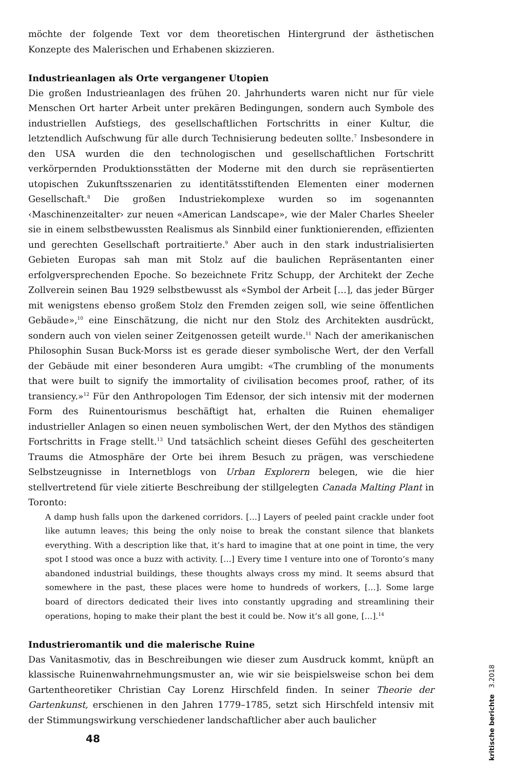möchte der folgende Text vor dem theoretischen Hintergrund der ästhetischen Konzepte des Malerischen und Erhabenen skizzieren.
Industrieanlagen als Orte vergangener Utopien
Die großen Industrieanlagen des frühen 20. Jahrhunderts waren nicht nur für viele Menschen Ort harter Arbeit unter prekären Bedingungen, sondern auch Symbole des industriellen Aufstiegs, des gesellschaftlichen Fortschritts in einer Kultur, die letztendlich Aufschwung für alle durch Technisierung bedeuten sollte.<sup>7</sup> Insbesondere in den USA wurden die den technologischen und gesellschaftlichen Fortschritt verkörpernden Produktionsstätten der Moderne mit den durch sie repräsentierten utopischen Zukunftsszenarien zu identitätsstiftenden Elementen einer modernen Gesellschaft.<sup>8</sup> Die großen Industriekomplexe wurden so im sogenannten ‹Maschinenzeitalter› zur neuen «American Landscape», wie der Maler Charles Sheeler sie in einem selbstbewussten Realismus als Sinnbild einer funktionierenden, effizienten und gerechten Gesellschaft portraitierte.<sup>9</sup> Aber auch in den stark industrialisierten Gebieten Europas sah man mit Stolz auf die baulichen Repräsentanten einer erfolgversprechenden Epoche. So bezeichnete Fritz Schupp, der Architekt der Zeche Zollverein seinen Bau 1929 selbstbewusst als «Symbol der Arbeit […], das jeder Bürger mit wenigstens ebenso großem Stolz den Fremden zeigen soll, wie seine öffentlichen Gebäude»,<sup>10</sup> eine Einschätzung, die nicht nur den Stolz des Architekten ausdrückt, sondern auch von vielen seiner Zeitgenossen geteilt wurde.<sup>11</sup> Nach der amerikanischen Philosophin Susan Buck-Morss ist es gerade dieser symbolische Wert, der den Verfall der Gebäude mit einer besonderen Aura umgibt: «The crumbling of the monuments that were built to signify the immortality of civilisation becomes proof, rather, of its transiency.»<sup>12</sup> Für den Anthropologen Tim Edensor, der sich intensiv mit der modernen Form des Ruinentourismus beschäftigt hat, erhalten die Ruinen ehemaliger industrieller Anlagen so einen neuen symbolischen Wert, der den Mythos des ständigen Fortschritts in Frage stellt.<sup>13</sup> Und tatsächlich scheint dieses Gefühl des gescheiterten Traums die Atmosphäre der Orte bei ihrem Besuch zu prägen, was verschiedene Selbstzeugnisse in Internetblogs von Urban Explorern belegen, wie die hier stellvertretend für viele zitierte Beschreibung der stillgelegten Canada Malting Plant in Toronto:
A damp hush falls upon the darkened corridors. […] Layers of peeled paint crackle under foot like autumn leaves; this being the only noise to break the constant silence that blankets everything. With a description like that, it’s hard to imagine that at one point in time, the very spot I stood was once a buzz with activity. […] Every time I venture into one of Toronto’s many abandoned industrial buildings, these thoughts always cross my mind. It seems absurd that somewhere in the past, these places were home to hundreds of workers, […]. Some large board of directors dedicated their lives into constantly upgrading and streamlining their operations, hoping to make their plant the best it could be. Now it‘s all gone, […].<sup>14</sup>
Industrieromantik und die malerische Ruine
Das Vanitasmotiv, das in Beschreibungen wie dieser zum Ausdruck kommt, knüpft an klassische Ruinenwahrnehmungsmuster an, wie wir sie beispielsweise schon bei dem Gartentheoretiker Christian Cay Lorenz Hirschfeld finden. In seiner Theorie der Gartenkunst, erschienen in den Jahren 1779–1785, setzt sich Hirschfeld intensiv mit der Stimmungswirkung verschiedener landschaftlicher aber auch baulicher
48
kritische berichte 3.2018